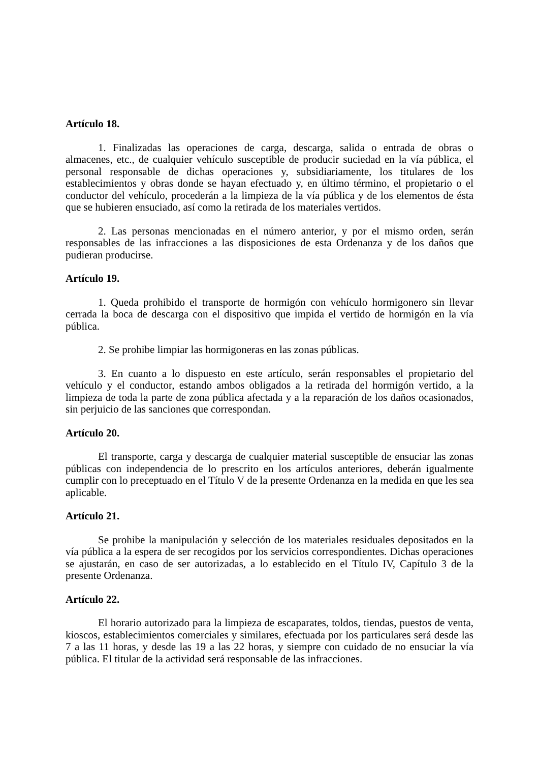Artículo 18.
1. Finalizadas las operaciones de carga, descarga, salida o entrada de obras o almacenes, etc., de cualquier vehículo susceptible de producir suciedad en la vía pública, el personal responsable de dichas operaciones y, subsidiariamente, los titulares de los establecimientos y obras donde se hayan efectuado y, en último término, el propietario o el conductor del vehículo, procederán a la limpieza de la vía pública y de los elementos de ésta que se hubieren ensuciado, así como la retirada de los materiales vertidos.
2. Las personas mencionadas en el número anterior, y por el mismo orden, serán responsables de las infracciones a las disposiciones de esta Ordenanza y de los daños que pudieran producirse.
Artículo 19.
1. Queda prohibido el transporte de hormigón con vehículo hormigonero sin llevar cerrada la boca de descarga con el dispositivo que impida el vertido de hormigón en la vía pública.
2. Se prohibe limpiar las hormigoneras en las zonas públicas.
3. En cuanto a lo dispuesto en este artículo, serán responsables el propietario del vehículo y el conductor, estando ambos obligados a la retirada del hormigón vertido, a la limpieza de toda la parte de zona pública afectada y a la reparación de los daños ocasionados, sin perjuicio de las sanciones que correspondan.
Artículo 20.
El transporte, carga y descarga de cualquier material susceptible de ensuciar las zonas públicas con independencia de lo prescrito en los artículos anteriores, deberán igualmente cumplir con lo preceptuado en el Título V de la presente Ordenanza en la medida en que les sea aplicable.
Artículo 21.
Se prohibe la manipulación y selección de los materiales residuales depositados en la vía pública a la espera de ser recogidos por los servicios correspondientes. Dichas operaciones se ajustarán, en caso de ser autorizadas, a lo establecido en el Título IV, Capítulo 3 de la presente Ordenanza.
Artículo 22.
El horario autorizado para la limpieza de escaparates, toldos, tiendas, puestos de venta, kioscos, establecimientos comerciales y similares, efectuada por los particulares será desde las 7 a las 11 horas, y desde las 19 a las 22 horas, y siempre con cuidado de no ensuciar la vía pública. El titular de la actividad será responsable de las infracciones.